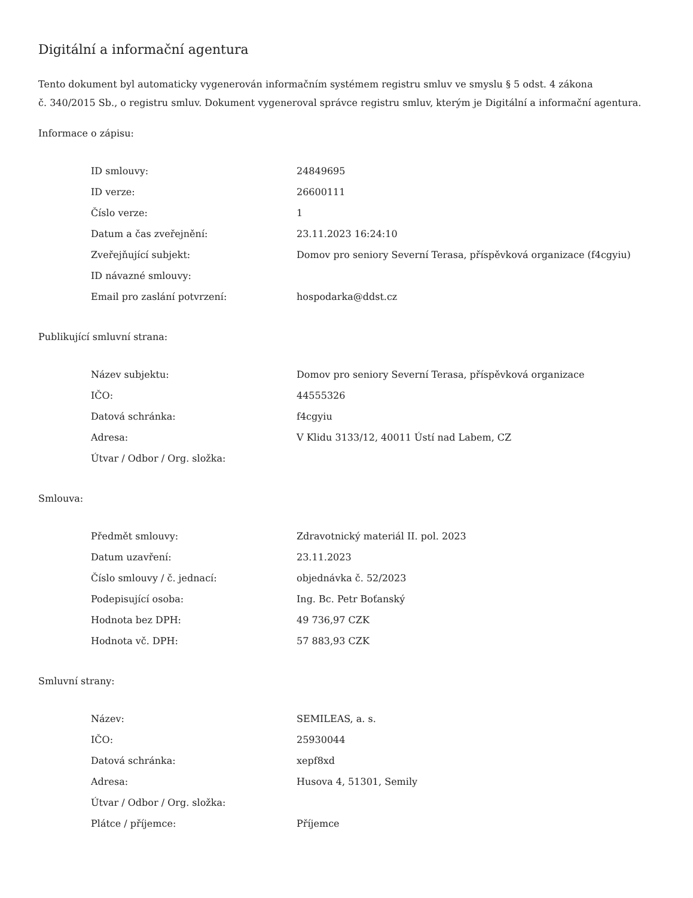Digitální a informační agentura
Tento dokument byl automaticky vygenerován informačním systémem registru smluv ve smyslu § 5 odst. 4 zákona
č. 340/2015 Sb., o registru smluv. Dokument vygeneroval správce registru smluv, kterým je Digitální a informační agentura.
Informace o zápisu:
| ID smlouvy: | 24849695 |
| ID verze: | 26600111 |
| Číslo verze: | 1 |
| Datum a čas zveřejnění: | 23.11.2023 16:24:10 |
| Zveřejňující subjekt: | Domov pro seniory Severní Terasa, příspěvková organizace (f4cgyiu) |
| ID návazné smlouvy: | |
| Email pro zaslání potvrzení: | hospodarka@ddst.cz |
Publikující smluvní strana:
| Název subjektu: | Domov pro seniory Severní Terasa, příspěvková organizace |
| IČO: | 44555326 |
| Datová schránka: | f4cgyiu |
| Adresa: | V Klidu 3133/12, 40011 Ústí nad Labem, CZ |
| Útvar / Odbor / Org. složka: | |
Smlouva:
| Předmět smlouvy: | Zdravotnický materiál II. pol. 2023 |
| Datum uzavření: | 23.11.2023 |
| Číslo smlouvy / č. jednací: | objednávka č. 52/2023 |
| Podepisující osoba: | Ing. Bc. Petr Boťanský |
| Hodnota bez DPH: | 49 736,97 CZK |
| Hodnota vč. DPH: | 57 883,93 CZK |
Smluvní strany:
| Název: | SEMILEAS, a. s. |
| IČO: | 25930044 |
| Datová schránka: | xepf8xd |
| Adresa: | Husova 4, 51301, Semily |
| Útvar / Odbor / Org. složka: | |
| Plátce / příjemce: | Příjemce |